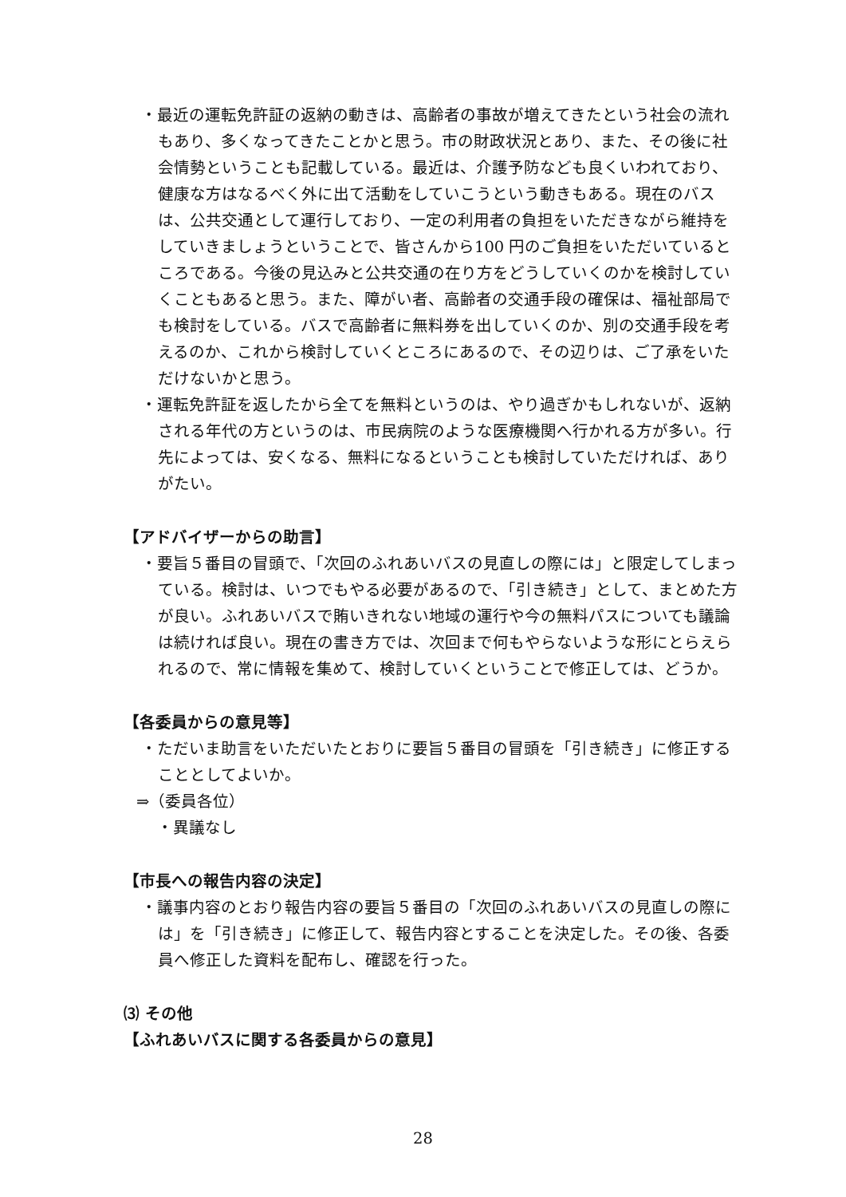・最近の運転免許証の返納の動きは、高齢者の事故が増えてきたという社会の流れもあり、多くなってきたことかと思う。市の財政状況とあり、また、その後に社会情勢ということも記載している。最近は、介護予防なども良くいわれており、健康な方はなるべく外に出て活動をしていこうという動きもある。現在のバスは、公共交通として運行しており、一定の利用者の負担をいただきながら維持をしていきましょうということで、皆さんから100 円のご負担をいただいているところである。今後の見込みと公共交通の在り方をどうしていくのかを検討していくこともあると思う。また、障がい者、高齢者の交通手段の確保は、福祉部局でも検討をしている。バスで高齢者に無料券を出していくのか、別の交通手段を考えるのか、これから検討していくところにあるので、その辺りは、ご了承をいただけないかと思う。
・運転免許証を返したから全てを無料というのは、やり過ぎかもしれないが、返納される年代の方というのは、市民病院のような医療機関へ行かれる方が多い。行先によっては、安くなる、無料になるということも検討していただければ、ありがたい。
【アドバイザーからの助言】
・要旨５番目の冒頭で、「次回のふれあいバスの見直しの際には」と限定してしまっている。検討は、いつでもやる必要があるので、「引き続き」として、まとめた方が良い。ふれあいバスで賄いきれない地域の運行や今の無料パスについても議論は続ければ良い。現在の書き方では、次回まで何もやらないような形にとらえられるので、常に情報を集めて、検討していくということで修正しては、どうか。
【各委員からの意見等】
・ただいま助言をいただいたとおりに要旨５番目の冒頭を「引き続き」に修正することとしてよいか。
⇒（委員各位）
・異議なし
【市長への報告内容の決定】
・議事内容のとおり報告内容の要旨５番目の「次回のふれあいバスの見直しの際には」を「引き続き」に修正して、報告内容とすることを決定した。その後、各委員へ修正した資料を配布し、確認を行った。
⑶ その他
【ふれあいバスに関する各委員からの意見】
28